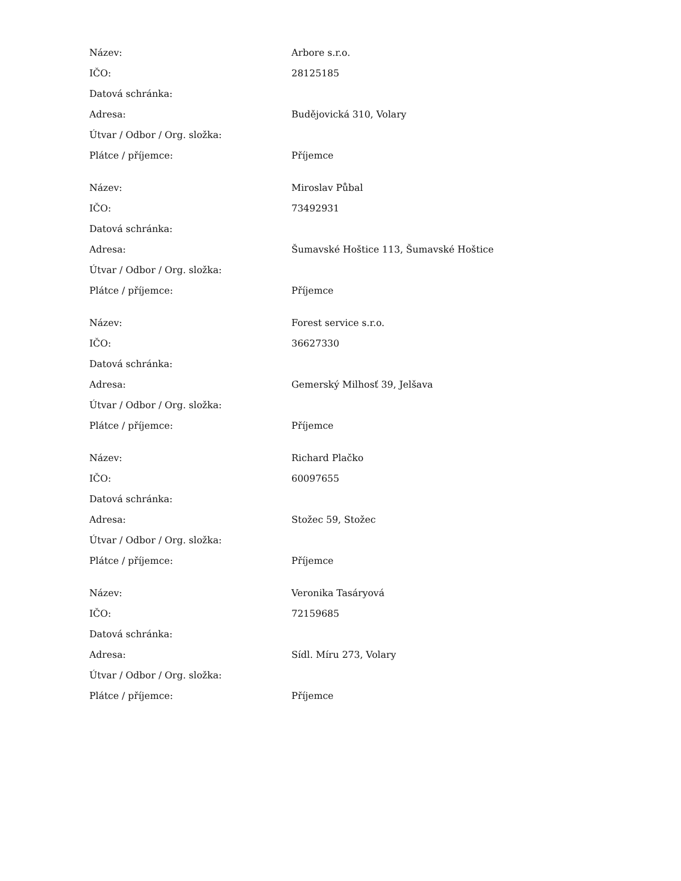| Název: | Arbore s.r.o. |
| IČO: | 28125185 |
| Datová schránka: | |
| Adresa: | Budějovická 310, Volary |
| Útvar / Odbor / Org. složka: | |
| Plátce / příjemce: | Příjemce |
| Název: | Miroslav Půbal |
| IČO: | 73492931 |
| Datová schránka: | |
| Adresa: | Šumavské Hoštice 113, Šumavské Hoštice |
| Útvar / Odbor / Org. složka: | |
| Plátce / příjemce: | Příjemce |
| Název: | Forest service s.r.o. |
| IČO: | 36627330 |
| Datová schránka: | |
| Adresa: | Gemerský Milhosť 39, Jelšava |
| Útvar / Odbor / Org. složka: | |
| Plátce / příjemce: | Příjemce |
| Název: | Richard Plačko |
| IČO: | 60097655 |
| Datová schránka: | |
| Adresa: | Stožec 59, Stožec |
| Útvar / Odbor / Org. složka: | |
| Plátce / příjemce: | Příjemce |
| Název: | Veronika Tasáryová |
| IČO: | 72159685 |
| Datová schránka: | |
| Adresa: | Sídl. Míru 273, Volary |
| Útvar / Odbor / Org. složka: | |
| Plátce / příjemce: | Příjemce |